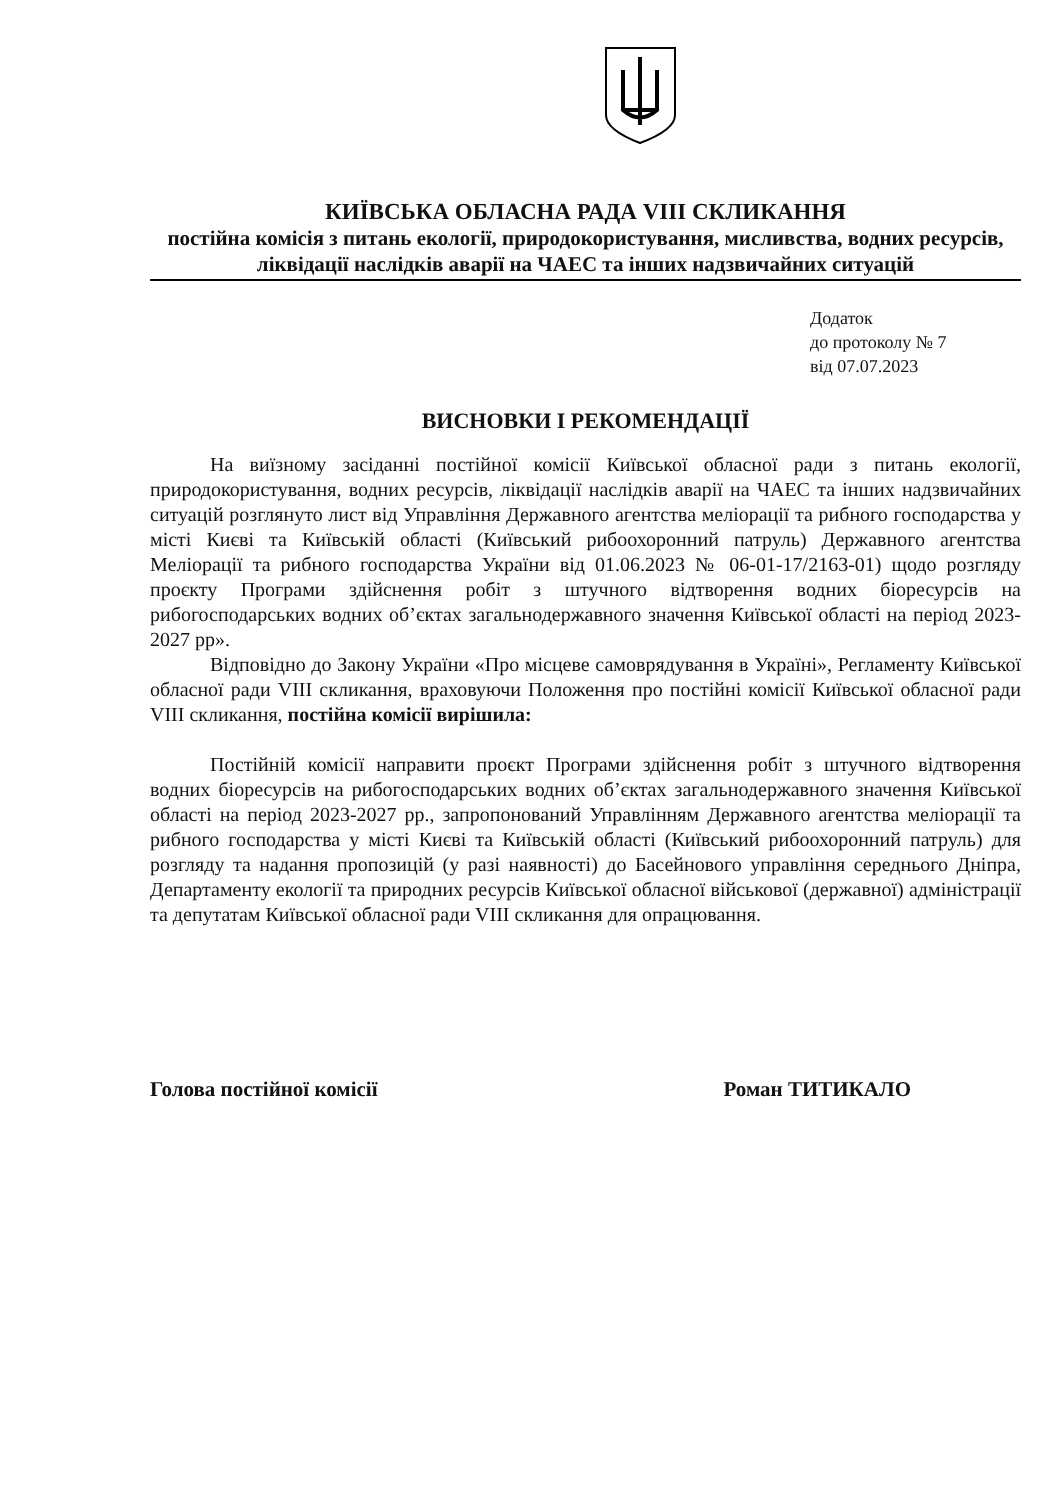КИЇВСЬКА ОБЛАСНА РАДА VIII СКЛИКАННЯ
постійна комісія з питань екології, природокористування, мисливства, водних ресурсів, ліквідації наслідків аварії на ЧАЕС та інших надзвичайних ситуацій
Додаток
до протоколу № 7
від 07.07.2023
ВИСНОВКИ І РЕКОМЕНДАЦІЇ
На виїзному засіданні постійної комісії Київської обласної ради з питань екології, природокористування, водних ресурсів, ліквідації наслідків аварії на ЧАЕС та інших надзвичайних ситуацій розглянуто лист від Управління Державного агентства меліорації та рибного господарства у місті Києві та Київській області (Київський рибоохоронний патруль) Державного агентства Меліорації та рибного господарства України від 01.06.2023 № 06-01-17/2163-01) щодо розгляду проєкту Програми здійснення робіт з штучного відтворення водних біоресурсів на рибогосподарських водних об’єктах загальнодержавного значення Київської області на період 2023-2027 рр».
Відповідно до Закону України «Про місцеве самоврядування в Україні», Регламенту Київської обласної ради VIII скликання, враховуючи Положення про постійні комісії Київської обласної ради VIII скликання, постійна комісії вирішила:
Постійній комісії направити проєкт Програми здійснення робіт з штучного відтворення водних біоресурсів на рибогосподарських водних об’єктах загальнодержавного значення Київської області на період 2023-2027 рр., запропонований Управлінням Державного агентства меліорації та рибного господарства у місті Києві та Київській області (Київський рибоохоронний патруль) для розгляду та надання пропозицій (у разі наявності) до Басейнового управління середнього Дніпра, Департаменту екології та природних ресурсів Київської обласної військової (державної) адміністрації та депутатам Київської обласної ради VIII скликання для опрацювання.
Голова постійної комісії Роман ТИТИКАЛО